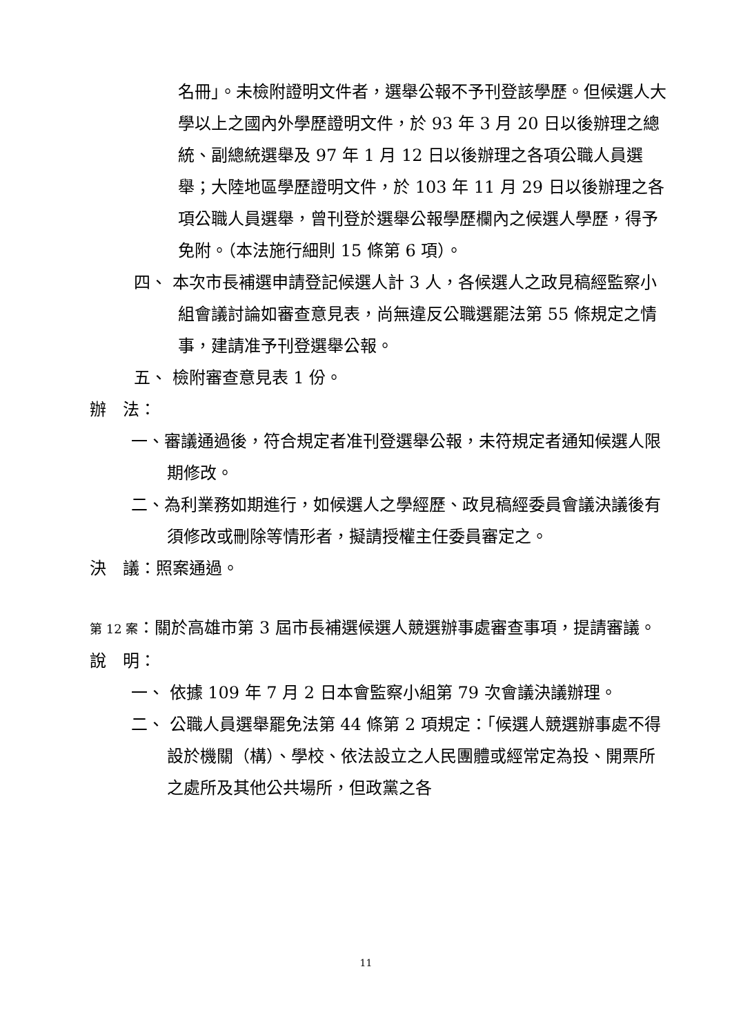名冊」。未檢附證明文件者，選舉公報不予刊登該學歷。但候選人大學以上之國內外學歷證明文件，於 93 年 3 月 20 日以後辦理之總統、副總統選舉及 97 年 1 月 12 日以後辦理之各項公職人員選舉；大陸地區學歷證明文件，於 103 年 11 月 29 日以後辦理之各項公職人員選舉，曾刊登於選舉公報學歷欄內之候選人學歷，得予免附。（本法施行細則 15 條第 6 項）。
四、 本次市長補選申請登記候選人計 3 人，各候選人之政見稿經監察小組會議討論如審查意見表，尚無違反公職選罷法第 55 條規定之情事，建請准予刊登選舉公報。
五、 檢附審查意見表 1 份。
辦　法：
一、審議通過後，符合規定者准刊登選舉公報，未符規定者通知候選人限期修改。
二、為利業務如期進行，如候選人之學經歷、政見稿經委員會議決議後有須修改或刪除等情形者，擬請授權主任委員審定之。
決　議：照案通過。
第 12 案：關於高雄市第 3 屆市長補選候選人競選辦事處審查事項，提請審議。
說　明：
一、 依據 109 年 7 月 2 日本會監察小組第 79 次會議決議辦理。
二、 公職人員選舉罷免法第 44 條第 2 項規定：「候選人競選辦事處不得設於機關（構）、學校、依法設立之人民團體或經常定為投、開票所之處所及其他公共場所，但政黨之各
11